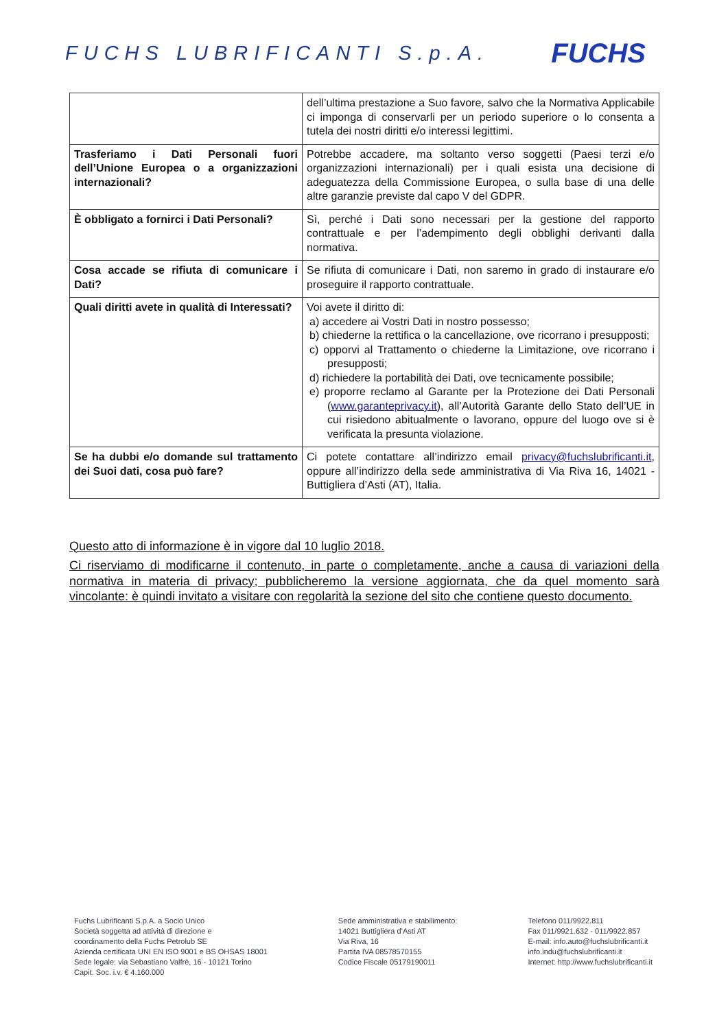FUCHS LUBRIFICANTI S.p.A.
FUCHS
| | dell’ultima prestazione a Suo favore, salvo che la Normativa Applicabile ci imponga di conservarli per un periodo superiore o lo consenta a tutela dei nostri diritti e/o interessi legittimi. |
| Trasferiamo i Dati Personali fuori dell’Unione Europea o a organizzazioni internazionali? | Potrebbe accadere, ma soltanto verso soggetti (Paesi terzi e/o organizzazioni internazionali) per i quali esista una decisione di adeguatezza della Commissione Europea, o sulla base di una delle altre garanzie previste dal capo V del GDPR. |
| È obbligato a fornirci i Dati Personali? | Sì, perché i Dati sono necessari per la gestione del rapporto contrattuale e per l’adempimento degli obblighi derivanti dalla normativa. |
| Cosa accade se rifiuta di comunicare i Dati? | Se rifiuta di comunicare i Dati, non saremo in grado di instaurare e/o proseguire il rapporto contrattuale. |
| Quali diritti avete in qualità di Interessati? | Voi avete il diritto di: a) accedere ai Vostri Dati in nostro possesso; b) chiederne la rettifica o la cancellazione, ove ricorrano i presupposti; c) opporvi al Trattamento o chiederne la Limitazione, ove ricorrano i presupposti; d) richiedere la portabilità dei Dati, ove tecnicamente possibile; e) proporre reclamo al Garante per la Protezione dei Dati Personali ( www.garanteprivacy.it ), all’Autorità Garante dello Stato dell’UE in cui risiedono abitualmente o lavorano, oppure del luogo ove si è verificata la presunta violazione. |
| Se ha dubbi e/o domande sul trattamento dei Suoi dati, cosa può fare? | Ci potete contattare all’indirizzo email privacy@fuchslubrificanti.it , oppure all’indirizzo della sede amministrativa di Via Riva 16, 14021 - Buttigliera d’Asti (AT), Italia. |
Questo atto di informazione è in vigore dal 10 luglio 2018.
Ci riserviamo di modificarne il contenuto, in parte o completamente, anche a causa di variazioni della normativa in materia di privacy; pubblicheremo la versione aggiornata, che da quel momento sarà vincolante: è quindi invitato a visitare con regolarità la sezione del sito che contiene questo documento.
Fuchs Lubrificanti S.p.A. a Socio Unico
Società soggetta ad attività di direzione e
coordinamento della Fuchs Petrolub SE
Azienda certificata UNI EN ISO 9001 e BS OHSAS 18001
Sede legale: via Sebastiano Valfrè, 16 - 10121 Torino
Capit. Soc. i.v. € 4.160.000
Sede amministrativa e stabilimento:
14021 Buttigliera d’Asti AT
Via Riva, 16
Partita IVA 08578570155
Codice Fiscale 05179190011
Telefono 011/9922.811
Fax 011/9921.632 - 011/9922.857
E-mail: info.auto@fuchslubrificanti.it
info.indu@fuchslubrificanti.it
Internet: http://www.fuchslubrificanti.it